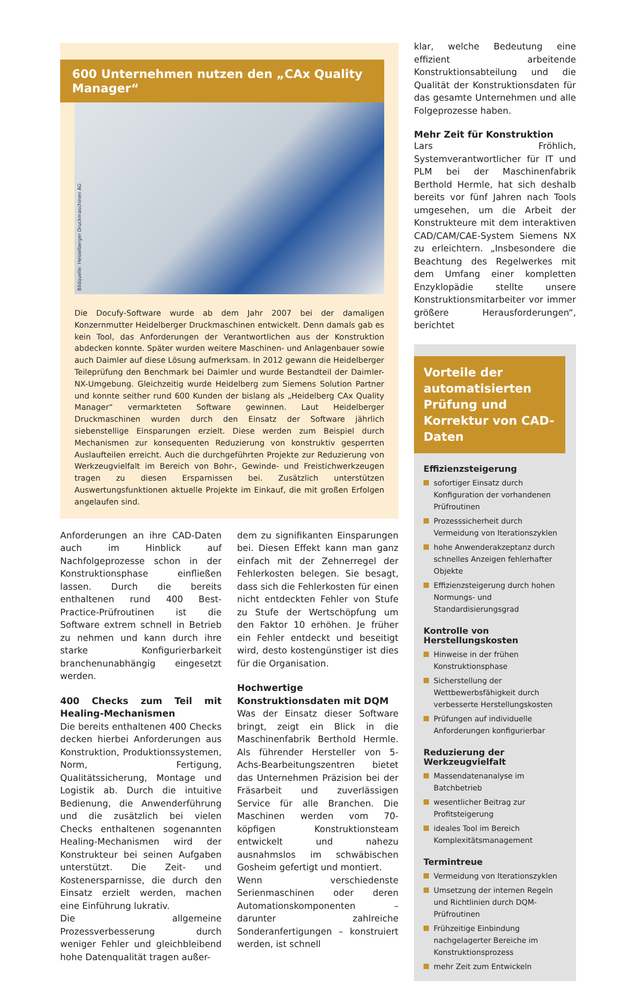600 Unternehmen nutzen den „CAx Quality Manager“
Bildquelle: Heidelberger Druckmaschinen AG
Die Docufy-Software wurde ab dem Jahr 2007 bei der damaligen Konzernmutter Heidelberger Druckmaschinen entwickelt. Denn damals gab es kein Tool, das Anforderungen der Verantwortlichen aus der Konstruktion abdecken konnte. Später wurden weitere Maschinen- und Anlagenbauer sowie auch Daimler auf diese Lösung aufmerksam. In 2012 gewann die Heidelberger Teileprüfung den Benchmark bei Daimler und wurde Bestandteil der Daimler-NX-Umgebung. Gleichzeitig wurde Heidelberg zum Siemens Solution Partner und konnte seither rund 600 Kunden der bislang als „Heidelberg CAx Quality Manager“ vermarkteten Software gewinnen. Laut Heidelberger Druckmaschinen wurden durch den Einsatz der Software jährlich siebenstellige Einsparungen erzielt. Diese werden zum Beispiel durch Mechanismen zur konsequenten Reduzierung von konstruktiv gesperrten Auslaufteilen erreicht. Auch die durchgeführten Projekte zur Reduzierung von Werkzeugvielfalt im Bereich von Bohr-, Gewinde- und Freistichwerkzeugen tragen zu diesen Ersparnissen bei. Zusätzlich unterstützen Auswertungsfunktionen aktuelle Projekte im Einkauf, die mit großen Erfolgen angelaufen sind.
Anforderungen an ihre CAD-Daten auch im Hinblick auf Nachfolgeprozesse schon in der Konstruktionsphase einfließen lassen. Durch die bereits enthaltenen rund 400 Best-Practice-Prüfroutinen ist die Software extrem schnell in Betrieb zu nehmen und kann durch ihre starke Konfigurierbarkeit branchenunabhängig eingesetzt werden.
400 Checks zum Teil mit Healing-Mechanismen
Die bereits enthaltenen 400 Checks decken hierbei Anforderungen aus Konstruktion, Produktionssystemen, Norm, Fertigung, Qualitätssicherung, Montage und Logistik ab. Durch die intuitive Bedienung, die Anwenderführung und die zusätzlich bei vielen Checks enthaltenen sogenannten Healing-Mechanismen wird der Konstrukteur bei seinen Aufgaben unterstützt. Die Zeit- und Kostenersparnisse, die durch den Einsatz erzielt werden, machen eine Einführung lukrativ.
Die allgemeine Prozessverbesserung durch weniger Fehler und gleichbleibend hohe Datenqualität tragen außer-
dem zu signifikanten Einsparungen bei. Diesen Effekt kann man ganz einfach mit der Zehnerregel der Fehlerkosten belegen. Sie besagt, dass sich die Fehlerkosten für einen nicht entdeckten Fehler von Stufe zu Stufe der Wertschöpfung um den Faktor 10 erhöhen. Je früher ein Fehler entdeckt und beseitigt wird, desto kostengünstiger ist dies für die Organisation.
Hochwertige Konstruktionsdaten mit DQM
Was der Einsatz dieser Software bringt, zeigt ein Blick in die Maschinenfabrik Berthold Hermle. Als führender Hersteller von 5-Achs-Bearbeitungszentren bietet das Unternehmen Präzision bei der Fräsarbeit und zuverlässigen Service für alle Branchen. Die Maschinen werden vom 70-köpfigen Konstruktionsteam entwickelt und nahezu ausnahmslos im schwäbischen Gosheim gefertigt und montiert.
Wenn verschiedenste Serienmaschinen oder deren Automationskomponenten – darunter zahlreiche Sonderanfertigungen – konstruiert werden, ist schnell
klar, welche Bedeutung eine effizient arbeitende Konstruktionsabteilung und die Qualität der Konstruktionsdaten für das gesamte Unternehmen und alle Folgeprozesse haben.
Mehr Zeit für Konstruktion
Lars Fröhlich, Systemverantwortlicher für IT und PLM bei der Maschinenfabrik Berthold Hermle, hat sich deshalb bereits vor fünf Jahren nach Tools umgesehen, um die Arbeit der Konstrukteure mit dem interaktiven CAD/CAM/CAE-System Siemens NX zu erleichtern. „Insbesondere die Beachtung des Regelwerkes mit dem Umfang einer kompletten Enzyklopädie stellte unsere Konstruktionsmitarbeiter vor immer größere Herausforderungen“, berichtet
Vorteile der automatisierten Prüfung und Korrektur von CAD-Daten
Effizienzsteigerung
sofortiger Einsatz durch Konfiguration der vorhandenen Prüfroutinen
Prozesssicherheit durch Vermeidung von Iterationszyklen
hohe Anwenderakzeptanz durch schnelles Anzeigen fehlerhafter Objekte
Effizienzsteigerung durch hohen Normungs- und Standardisierungsgrad
Kontrolle von Herstellungskosten
Hinweise in der frühen Konstruktionsphase
Sicherstellung der Wettbewerbsfähigkeit durch verbesserte Herstellungskosten
Prüfungen auf individuelle Anforderungen konfigurierbar
Reduzierung der Werkzeugvielfalt
Massendatenanalyse im Batchbetrieb
wesentlicher Beitrag zur Profitsteigerung
ideales Tool im Bereich Komplexitätsmanagement
Termintreue
Vermeidung von Iterationszyklen
Umsetzung der internen Regeln und Richtlinien durch DQM-Prüfroutinen
Frühzeitige Einbindung nachgelagerter Bereiche im Konstruktionsprozess
mehr Zeit zum Entwickeln